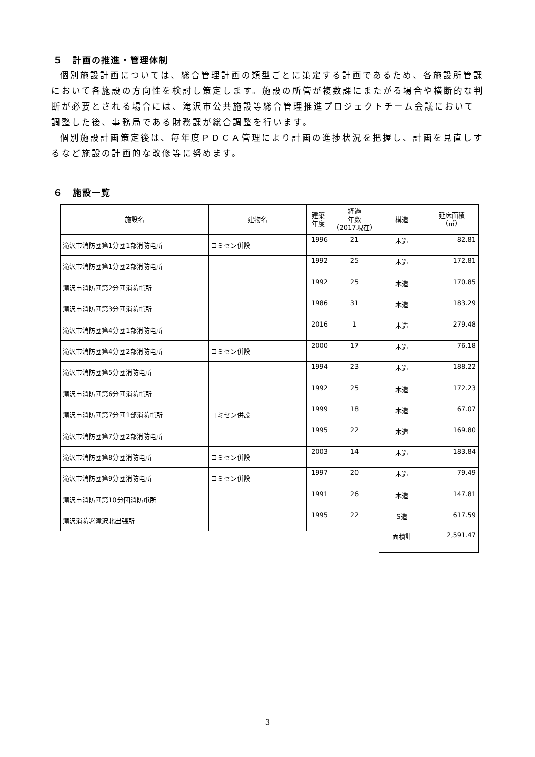５　計画の推進・管理体制
個別施設計画については、総合管理計画の類型ごとに策定する計画であるため、各施設所管課において各施設の方向性を検討し策定します。施設の所管が複数課にまたがる場合や横断的な判断が必要とされる場合には、滝沢市公共施設等総合管理推進プロジェクトチーム会議において調整した後、事務局である財務課が総合調整を行います。
個別施設計画策定後は、毎年度ＰＤＣＡ管理により計画の進捗状況を把握し、計画を見直しするなど施設の計画的な改修等に努めます。
６　施設一覧
| 施設名 | 建物名 | 建築 年度 | 経過 年数 （2017現在） | 構造 | 延床面積 （㎡） |
| --- | --- | --- | --- | --- | --- |
| 滝沢市消防団第1分団1部消防屯所 | コミセン併設 | 1996 | 21 | 木造 | 82.81 |
| 滝沢市消防団第1分団2部消防屯所 | | 1992 | 25 | 木造 | 172.81 |
| 滝沢市消防団第2分団消防屯所 | | 1992 | 25 | 木造 | 170.85 |
| 滝沢市消防団第3分団消防屯所 | | 1986 | 31 | 木造 | 183.29 |
| 滝沢市消防団第4分団1部消防屯所 | | 2016 | 1 | 木造 | 279.48 |
| 滝沢市消防団第4分団2部消防屯所 | コミセン併設 | 2000 | 17 | 木造 | 76.18 |
| 滝沢市消防団第5分団消防屯所 | | 1994 | 23 | 木造 | 188.22 |
| 滝沢市消防団第6分団消防屯所 | | 1992 | 25 | 木造 | 172.23 |
| 滝沢市消防団第7分団1部消防屯所 | コミセン併設 | 1999 | 18 | 木造 | 67.07 |
| 滝沢市消防団第7分団2部消防屯所 | | 1995 | 22 | 木造 | 169.80 |
| 滝沢市消防団第8分団消防屯所 | コミセン併設 | 2003 | 14 | 木造 | 183.84 |
| 滝沢市消防団第9分団消防屯所 | コミセン併設 | 1997 | 20 | 木造 | 79.49 |
| 滝沢市消防団第10分団消防屯所 | | 1991 | 26 | 木造 | 147.81 |
| 滝沢消防署滝沢北出張所 | | 1995 | 22 | S造 | 617.59 |
| | | | | 面積計 | 2,591.47 |
3